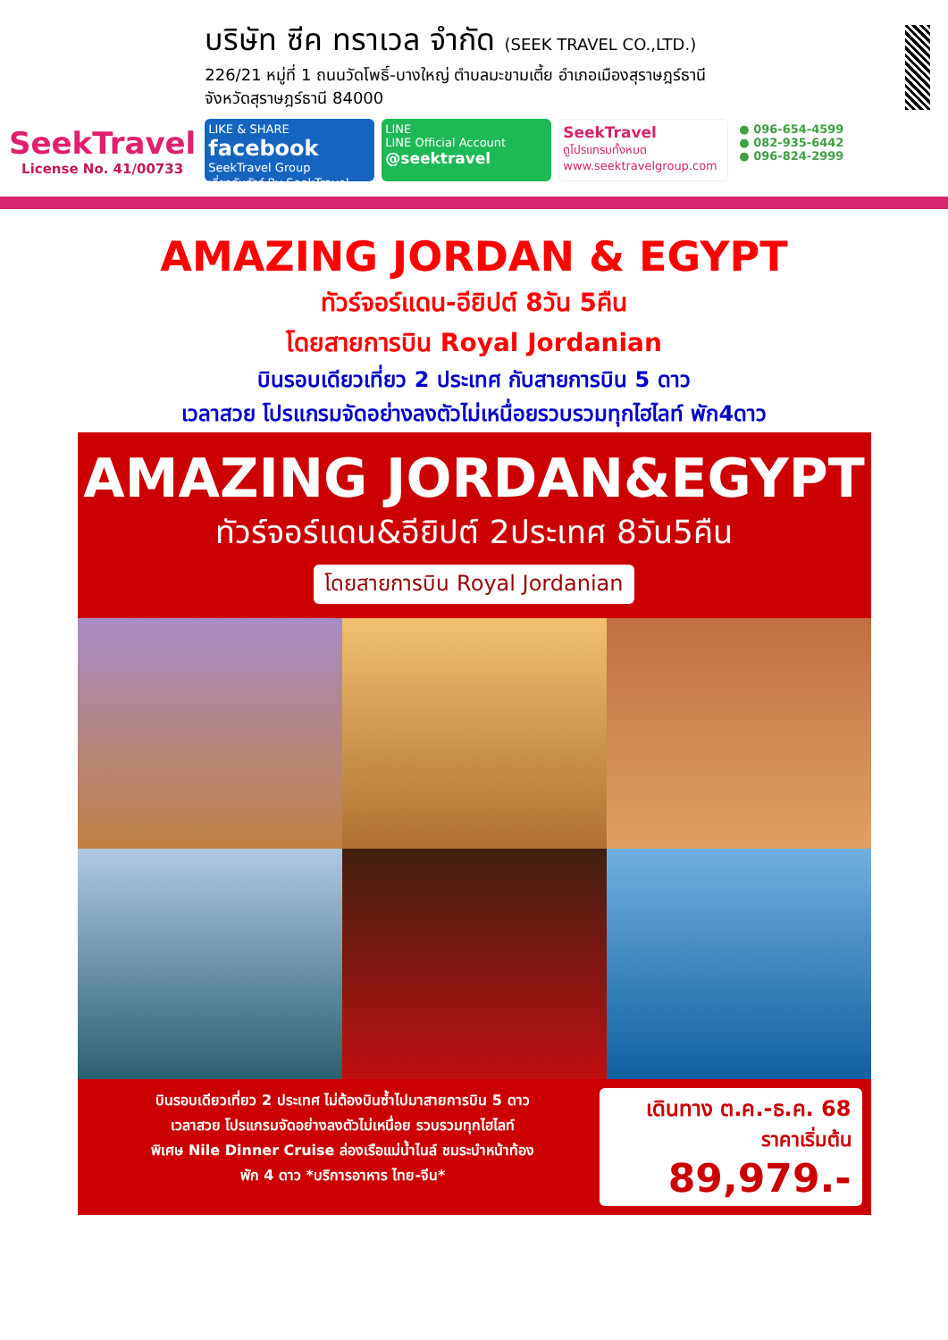SeekTravel
License No. 41/00733
บริษัท ซีค ทราเวล จำกัด (SEEK TRAVEL CO.,LTD.)
226/21 หมู่ที่ 1 ถนนวัดโพธิ์-บางใหญ่ ตำบลมะขามเตี้ย อำเภอเมืองสุราษฎร์ธานี
จังหวัดสุราษฎร์ธานี 84000
LIKE & SHARE facebook
SeekTravel Group
เที่ยวกับทัวร์ By SeekTravel
LINE
LINE Official Account
@seektravel
SeekTravel
ดูโปรแกรมทั้งหมด
www.seektravelgroup.com
● 096-654-4599
● 082-935-6442
● 096-824-2999
AMAZING JORDAN & EGYPT
ทัวร์จอร์แดน-อียิปต์ 8วัน 5คืน
โดยสายการบิน Royal Jordanian
บินรอบเดียวเที่ยว 2 ประเทศ กับสายการบิน 5 ดาว
เวลาสวย โปรแกรมจัดอย่างลงตัวไม่เหนื่อยรวบรวมทุกไฮไลท์ พัก4ดาว
AMAZING JORDAN&EGYPT
ทัวร์จอร์แดน&อียิปต์ 2ประเทศ 8วัน5คืน
โดยสายการบิน Royal Jordanian
บินรอบเดียวเที่ยว 2 ประเทศ ไม่ต้องบินซ้ำไปมาสายการบิน 5 ดาว
เวลาสวย โปรแกรมจัดอย่างลงตัวไม่เหนื่อย รวบรวมทุกไฮไลท์
พิเศษ Nile Dinner Cruise ล่องเรือแม่น้ำไนล์ ชมระบำหน้าท้อง
พัก 4 ดาว *บริการอาหาร ไทย-จีน*
เดินทาง ต.ค.-ธ.ค. 68
ราคาเริ่มต้น
89,979.-